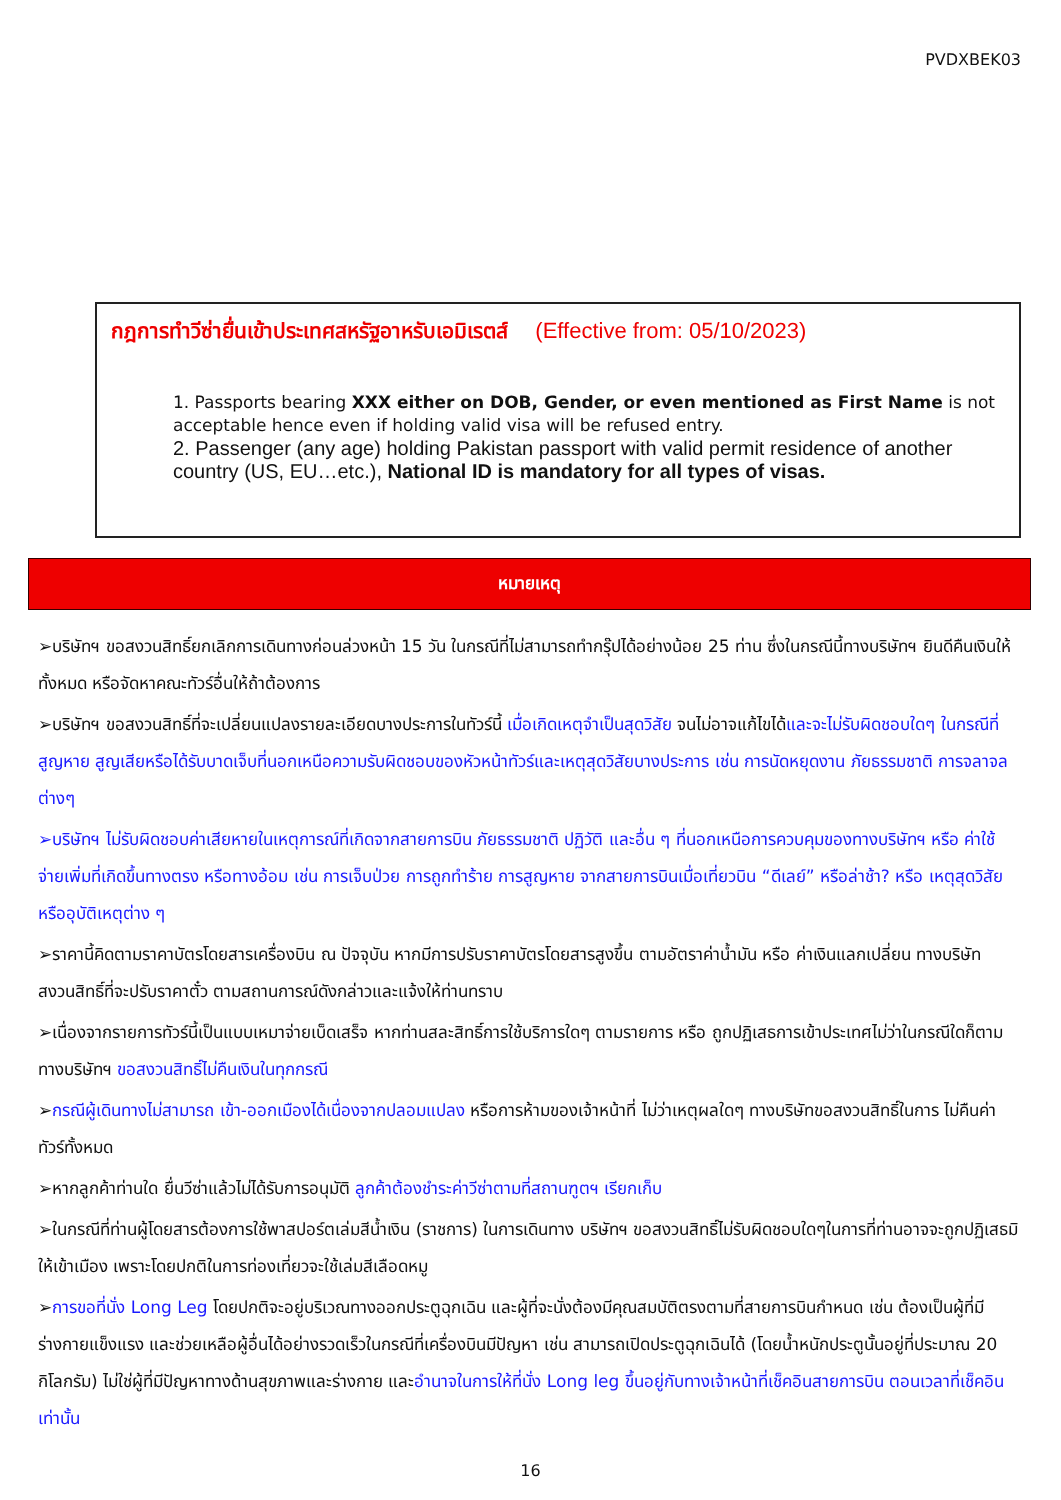PVDXBEK03
กฎการทำวีซ่ายื่นเข้าประเทศสหรัฐอาหรับเอมิเรตส์ (Effective from: 05/10/2023)
1. Passports bearing XXX either on DOB, Gender, or even mentioned as First Name is not acceptable hence even if holding valid visa will be refused entry.
2. Passenger (any age) holding Pakistan passport with valid permit residence of another country (US, EU…etc.), National ID is mandatory for all types of visas.
หมายเหตุ
➢บริษัทฯ ขอสงวนสิทธิ์ยกเลิกการเดินทางก่อนล่วงหน้า 15 วัน ในกรณีที่ไม่สามารถทำกรุ๊ปได้อย่างน้อย 25 ท่าน ซึ่งในกรณีนี้ทางบริษัทฯ ยินดีคืนเงินให้ทั้งหมด หรือจัดหาคณะทัวร์อื่นให้ถ้าต้องการ
➢บริษัทฯ ขอสงวนสิทธิ์ที่จะเปลี่ยนแปลงรายละเอียดบางประการในทัวร์นี้ เมื่อเกิดเหตุจำเป็นสุดวิสัย จนไม่อาจแก้ไขได้และจะไม่รับผิดชอบใดๆ ในกรณีที่สูญหาย สูญเสียหรือได้รับบาดเจ็บที่นอกเหนือความรับผิดชอบของหัวหน้าทัวร์และเหตุสุดวิสัยบางประการ เช่น การนัดหยุดงาน ภัยธรรมชาติ การจลาจล ต่างๆ
➢บริษัทฯ ไม่รับผิดชอบค่าเสียหายในเหตุการณ์ที่เกิดจากสายการบิน ภัยธรรมชาติ ปฏิวัติ และอื่น ๆ ที่นอกเหนือการควบคุมของทางบริษัทฯ หรือ ค่าใช้จ่ายเพิ่มที่เกิดขึ้นทางตรง หรือทางอ้อม เช่น การเจ็บป่วย การถูกทำร้าย การสูญหาย จากสายการบินเมื่อเที่ยวบิน “ดีเลย์” หรือล่าช้า? หรือ เหตุสุดวิสัย หรืออุบัติเหตุต่าง ๆ
➢ราคานี้คิดตามราคาบัตรโดยสารเครื่องบิน ณ ปัจจุบัน หากมีการปรับราคาบัตรโดยสารสูงขึ้น ตามอัตราค่าน้ำมัน หรือ ค่าเงินแลกเปลี่ยน ทางบริษัท สงวนสิทธิ์ที่จะปรับราคาตั๋ว ตามสถานการณ์ดังกล่าวและแจ้งให้ท่านทราบ
➢เนื่องจากรายการทัวร์นี้เป็นแบบเหมาจ่ายเบ็ดเสร็จ หากท่านสละสิทธิ์การใช้บริการใดๆ ตามรายการ หรือ ถูกปฏิเสธการเข้าประเทศไม่ว่าในกรณีใดก็ตาม ทางบริษัทฯ ขอสงวนสิทธิ์ไม่คืนเงินในทุกกรณี
➢กรณีผู้เดินทางไม่สามารถ เข้า-ออกเมืองได้เนื่องจากปลอมแปลง หรือการห้ามของเจ้าหน้าที่ ไม่ว่าเหตุผลใดๆ ทางบริษัทขอสงวนสิทธิ์ในการ ไม่คืนค่าทัวร์ทั้งหมด
➢หากลูกค้าท่านใด ยื่นวีซ่าแล้วไม่ได้รับการอนุมัติ ลูกค้าต้องชำระค่าวีซ่าตามที่สถานฑูตฯ เรียกเก็บ
➢ในกรณีที่ท่านผู้โดยสารต้องการใช้พาสปอร์ตเล่มสีน้ำเงิน (ราชการ) ในการเดินทาง บริษัทฯ ขอสงวนสิทธิ์ไม่รับผิดชอบใดๆในการที่ท่านอาจจะถูกปฏิเสธมิให้เข้าเมือง เพราะโดยปกติในการท่องเที่ยวจะใช้เล่มสีเลือดหมู
➢การขอที่นั่ง Long Leg โดยปกติจะอยู่บริเวณทางออกประตูฉุกเฉิน และผู้ที่จะนั่งต้องมีคุณสมบัติตรงตามที่สายการบินกำหนด เช่น ต้องเป็นผู้ที่มีร่างกายแข็งแรง และช่วยเหลือผู้อื่นได้อย่างรวดเร็วในกรณีที่เครื่องบินมีปัญหา เช่น สามารถเปิดประตูฉุกเฉินได้ (โดยน้ำหนักประตูนั้นอยู่ที่ประมาณ 20 กิโลกรัม) ไม่ใช่ผู้ที่มีปัญหาทางด้านสุขภาพและร่างกาย และอำนาจในการให้ที่นั่ง Long leg ขึ้นอยู่กับทางเจ้าหน้าที่เช็คอินสายการบิน ตอนเวลาที่เช็คอินเท่านั้น
16